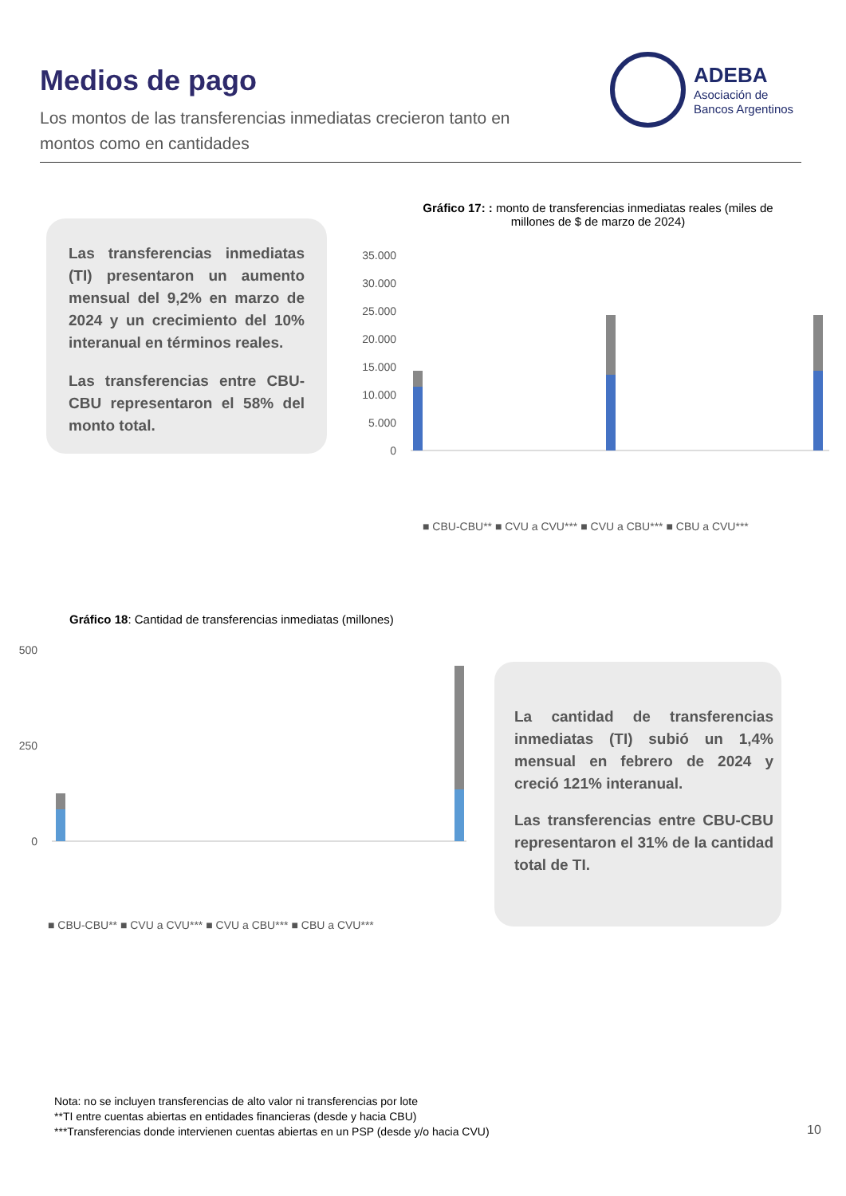Medios de pago
Los montos de las transferencias inmediatas crecieron tanto en montos como en cantidades
ADEBA
Asociación de
Bancos Argentinos
Las transferencias inmediatas (TI) presentaron un aumento mensual del 9,2% en marzo de 2024 y un crecimiento del 10% interanual en términos reales.
Las transferencias entre CBU-CBU representaron el 58% del monto total.
Gráfico 17: : monto de transferencias inmediatas reales (miles de millones de $ de marzo de 2024)
35.000
30.000
25.000
20.000
15.000
10.000
5.000
0
■ CBU-CBU** ■ CVU a CVU*** ■ CVU a CBU*** ■ CBU a CVU***
Gráfico 18: Cantidad de transferencias inmediatas (millones)
500
250
0
■ CBU-CBU** ■ CVU a CVU*** ■ CVU a CBU*** ■ CBU a CVU***
La cantidad de transferencias inmediatas (TI) subió un 1,4% mensual en febrero de 2024 y creció 121% interanual.
Las transferencias entre CBU-CBU representaron el 31% de la cantidad total de TI.
Nota: no se incluyen transferencias de alto valor ni transferencias por lote
**TI entre cuentas abiertas en entidades financieras (desde y hacia CBU)
***Transferencias donde intervienen cuentas abiertas en un PSP (desde y/o hacia CVU)
10